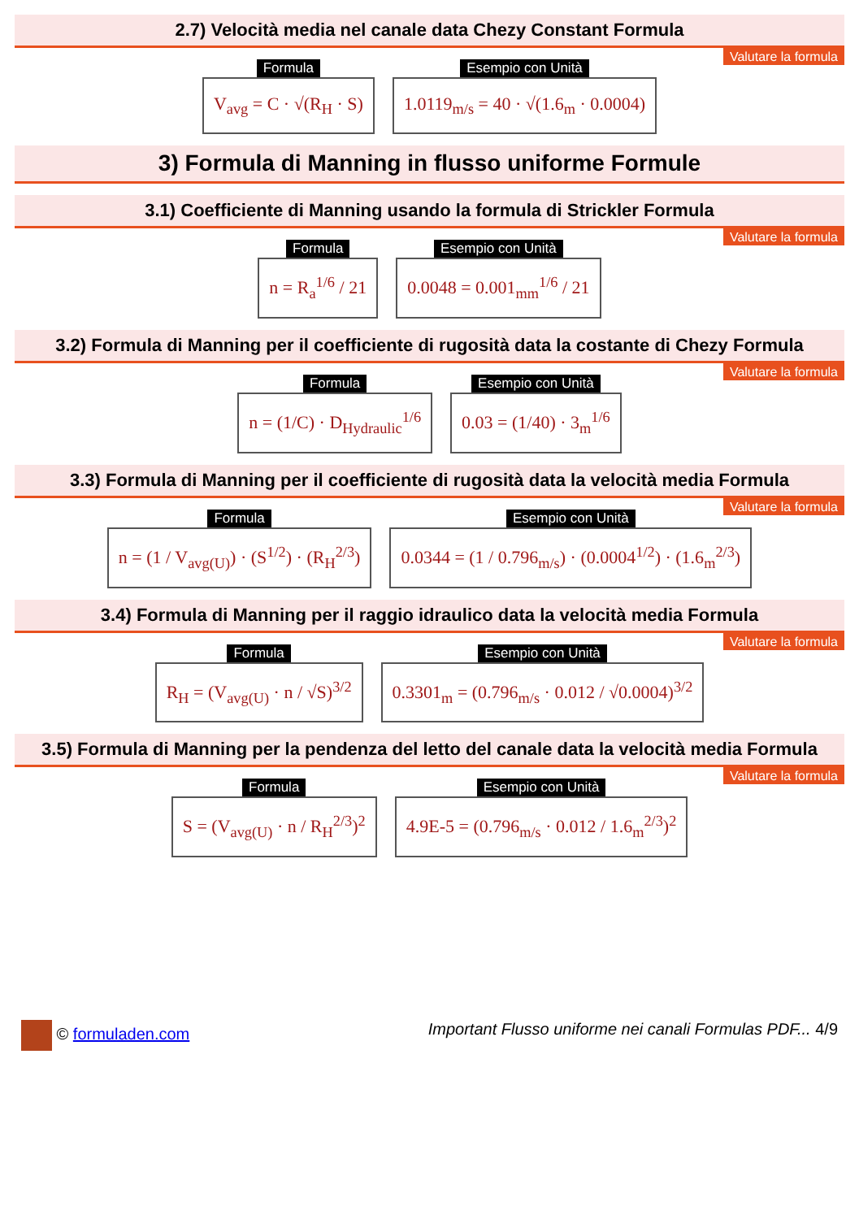2.7) Velocità media nel canale data Chezy Constant Formula
Valutare la formula
Formula
V<sub>avg</sub> = C · √(R<sub>H</sub> · S)
Esempio con Unità
1.0119<sub>m/s</sub> = 40 · √(1.6<sub>m</sub> · 0.0004)
3) Formula di Manning in flusso uniforme Formule
3.1) Coefficiente di Manning usando la formula di Strickler Formula
Valutare la formula
Formula
n = R<sub>a</sub><sup>1/6</sup> / 21
Esempio con Unità
0.0048 = 0.001<sub>mm</sub><sup>1/6</sup> / 21
3.2) Formula di Manning per il coefficiente di rugosità data la costante di Chezy Formula
Valutare la formula
Formula
n = (1/C) · D<sub>Hydraulic</sub><sup>1/6</sup>
Esempio con Unità
0.03 = (1/40) · 3<sub>m</sub><sup>1/6</sup>
3.3) Formula di Manning per il coefficiente di rugosità data la velocità media Formula
Valutare la formula
Formula
n = (1 / V<sub>avg(U)</sub>) · (S<sup>1/2</sup>) · (R<sub>H</sub><sup>2/3</sup>)
Esempio con Unità
0.0344 = (1 / 0.796<sub>m/s</sub>) · (0.0004<sup>1/2</sup>) · (1.6<sub>m</sub><sup>2/3</sup>)
3.4) Formula di Manning per il raggio idraulico data la velocità media Formula
Valutare la formula
Formula
R<sub>H</sub> = (V<sub>avg(U)</sub> · n / √S)<sup>3/2</sup>
Esempio con Unità
0.3301<sub>m</sub> = (0.796<sub>m/s</sub> · 0.012 / √0.0004)<sup>3/2</sup>
3.5) Formula di Manning per la pendenza del letto del canale data la velocità media Formula
Valutare la formula
Formula
S = (V<sub>avg(U)</sub> · n / R<sub>H</sub><sup>2/3</sup>)<sup>2</sup>
Esempio con Unità
4.9E-5 = (0.796<sub>m/s</sub> · 0.012 / 1.6<sub>m</sub><sup>2/3</sup>)<sup>2</sup>
© formuladen.com Important Flusso uniforme nei canali Formulas PDF... 4/9